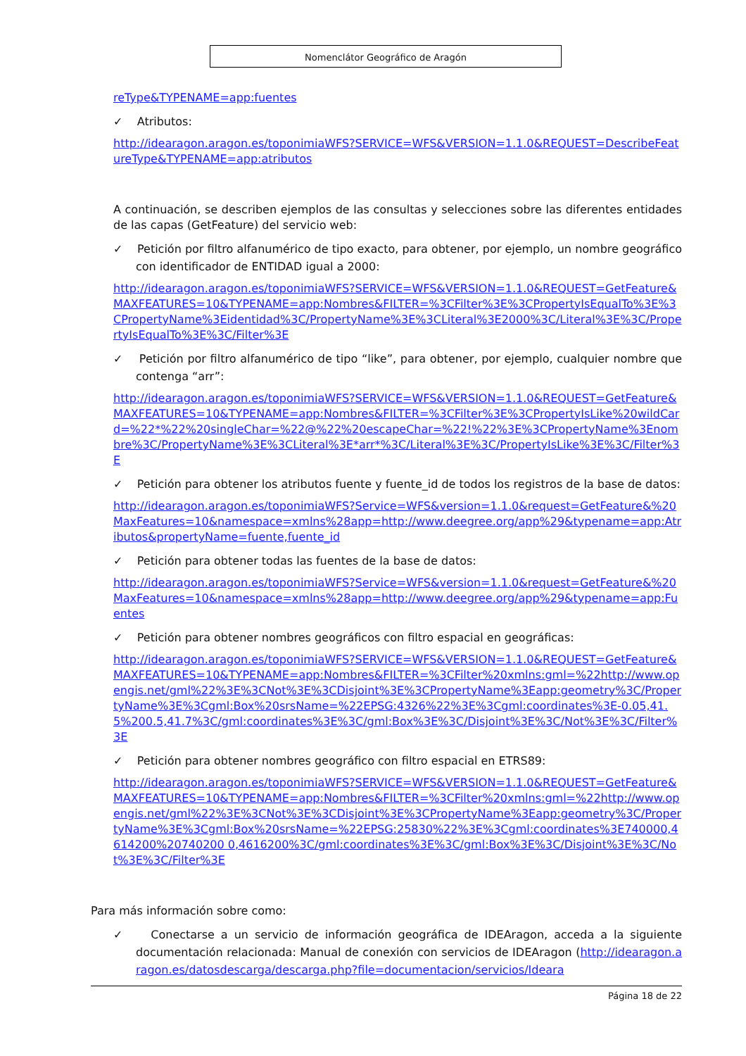Nomenclátor Geográfico de Aragón
reType&TYPENAME=app:fuentes
✓ Atributos:
http://idearagon.aragon.es/toponimiaWFS?SERVICE=WFS&VERSION=1.1.0&REQUEST=DescribeFeatureType&TYPENAME=app:atributos
A continuación, se describen ejemplos de las consultas y selecciones sobre las diferentes entidades de las capas (GetFeature) del servicio web:
✓ Petición por filtro alfanumérico de tipo exacto, para obtener, por ejemplo, un nombre geográfico con identificador de ENTIDAD igual a 2000:
http://idearagon.aragon.es/toponimiaWFS?SERVICE=WFS&VERSION=1.1.0&REQUEST=GetFeature&MAXFEATURES=10&TYPENAME=app:Nombres&FILTER=%3CFilter%3E%3CPropertyIsEqualTo%3E%3CPropertyName%3Eidentidad%3C/PropertyName%3E%3CLiteral%3E2000%3C/Literal%3E%3C/PropertyIsEqualTo%3E%3C/Filter%3E
✓ Petición por filtro alfanumérico de tipo “like”, para obtener, por ejemplo, cualquier nombre que contenga “arr”:
http://idearagon.aragon.es/toponimiaWFS?SERVICE=WFS&VERSION=1.1.0&REQUEST=GetFeature&MAXFEATURES=10&TYPENAME=app:Nombres&FILTER=%3CFilter%3E%3CPropertyIsLike%20wildCard=%22*%22%20singleChar=%22@%22%20escapeChar=%22!%22%3E%3CPropertyName%3Enombre%3C/PropertyName%3E%3CLiteral%3E*arr*%3C/Literal%3E%3C/PropertyIsLike%3E%3C/Filter%3E
✓ Petición para obtener los atributos fuente y fuente_id de todos los registros de la base de datos:
http://idearagon.aragon.es/toponimiaWFS?Service=WFS&version=1.1.0&request=GetFeature&%20MaxFeatures=10&namespace=xmlns%28app=http://www.deegree.org/app%29&typename=app:Atributos&propertyName=fuente,fuente_id
✓ Petición para obtener todas las fuentes de la base de datos:
http://idearagon.aragon.es/toponimiaWFS?Service=WFS&version=1.1.0&request=GetFeature&%20MaxFeatures=10&namespace=xmlns%28app=http://www.deegree.org/app%29&typename=app:Fuentes
✓ Petición para obtener nombres geográficos con filtro espacial en geográficas:
http://idearagon.aragon.es/toponimiaWFS?SERVICE=WFS&VERSION=1.1.0&REQUEST=GetFeature&MAXFEATURES=10&TYPENAME=app:Nombres&FILTER=%3CFilter%20xmlns:gml=%22http://www.opengis.net/gml%22%3E%3CNot%3E%3CDisjoint%3E%3CPropertyName%3Eapp:geometry%3C/PropertyName%3E%3Cgml:Box%20srsName=%22EPSG:4326%22%3E%3Cgml:coordinates%3E-0.05,41.5%200.5,41.7%3C/gml:coordinates%3E%3C/gml:Box%3E%3C/Disjoint%3E%3C/Not%3E%3C/Filter%3E
✓ Petición para obtener nombres geográfico con filtro espacial en ETRS89:
http://idearagon.aragon.es/toponimiaWFS?SERVICE=WFS&VERSION=1.1.0&REQUEST=GetFeature&MAXFEATURES=10&TYPENAME=app:Nombres&FILTER=%3CFilter%20xmlns:gml=%22http://www.opengis.net/gml%22%3E%3CNot%3E%3CDisjoint%3E%3CPropertyName%3Eapp:geometry%3C/PropertyName%3E%3Cgml:Box%20srsName=%22EPSG:25830%22%3E%3Cgml:coordinates%3E740000,4614200%20740200 0,4616200%3C/gml:coordinates%3E%3C/gml:Box%3E%3C/Disjoint%3E%3C/Not%3E%3C/Filter%3E
Para más información sobre como:
✓ Conectarse a un servicio de información geográfica de IDEAragon, acceda a la siguiente documentación relacionada: Manual de conexión con servicios de IDEAragon (http://idearagon.aragon.es/datosdescarga/descarga.php?file=documentacion/servicios/Ideara
Página 18 de 22